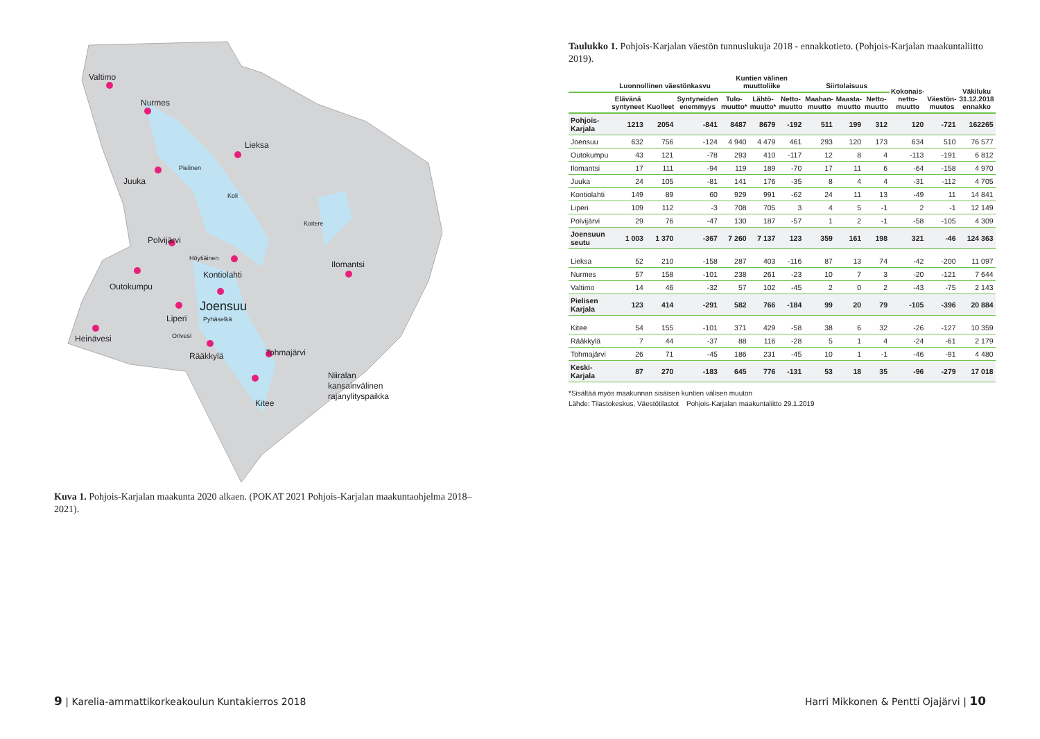Valtimo
Nurmes
Lieksa
Juuka
Pielinen
Koli
Koitere
Polvijärvi
Höytiäinen
Kontiolahti
Ilomantsi
Outokumpu
Joensuu
Liperi
Pyhäselkä
Heinävesi
Orivesi
Rääkkylä
Tohmajärvi
Kitee
Niiralan
kansainvälinen
rajanylityspaikka
Kuva 1. Pohjois-Karjalan maakunta 2020 alkaen. (POKAT 2021 Pohjois-Karjalan maakuntaohjelma 2018–2021).
Taulukko 1. Pohjois-Karjalan väestön tunnuslukuja 2018 - ennakkotieto. (Pohjois-Karjalan maakuntaliitto 2019).
| | Luonnollinen väestönkasvu | | | Kuntien välinen muuttoliike | | | Siirtolaisuus | | | Kokonais-netto-muutto | Väestön-muutos | Väkiluku 31.12.2018 ennakko |
| --- | --- | --- | --- | --- | --- | --- | --- | --- | --- | --- | --- | --- |
| | Elävänä syntyneet | Kuolleet | Syntyneiden enemmyys | Tulo-muutto* | Lähtö-muutto* | Netto-muutto | Maahan-muutto | Maasta-muutto | Netto-muutto | | | |
| Pohjois-Karjala | 1213 | 2054 | -841 | 8487 | 8679 | -192 | 511 | 199 | 312 | 120 | -721 | 162265 |
| Joensuu | 632 | 756 | -124 | 4 940 | 4 479 | 461 | 293 | 120 | 173 | 634 | 510 | 76 577 |
| Outokumpu | 43 | 121 | -78 | 293 | 410 | -117 | 12 | 8 | 4 | -113 | -191 | 6 812 |
| Ilomantsi | 17 | 111 | -94 | 119 | 189 | -70 | 17 | 11 | 6 | -64 | -158 | 4 970 |
| Juuka | 24 | 105 | -81 | 141 | 176 | -35 | 8 | 4 | 4 | -31 | -112 | 4 705 |
| Kontiolahti | 149 | 89 | 60 | 929 | 991 | -62 | 24 | 11 | 13 | -49 | 11 | 14 841 |
| Liperi | 109 | 112 | -3 | 708 | 705 | 3 | 4 | 5 | -1 | 2 | -1 | 12 149 |
| Polvijärvi | 29 | 76 | -47 | 130 | 187 | -57 | 1 | 2 | -1 | -58 | -105 | 4 309 |
| Joensuun seutu | 1 003 | 1 370 | -367 | 7 260 | 7 137 | 123 | 359 | 161 | 198 | 321 | -46 | 124 363 |
| Lieksa | 52 | 210 | -158 | 287 | 403 | -116 | 87 | 13 | 74 | -42 | -200 | 11 097 |
| Nurmes | 57 | 158 | -101 | 238 | 261 | -23 | 10 | 7 | 3 | -20 | -121 | 7 644 |
| Valtimo | 14 | 46 | -32 | 57 | 102 | -45 | 2 | 0 | 2 | -43 | -75 | 2 143 |
| Pielisen Karjala | 123 | 414 | -291 | 582 | 766 | -184 | 99 | 20 | 79 | -105 | -396 | 20 884 |
| Kitee | 54 | 155 | -101 | 371 | 429 | -58 | 38 | 6 | 32 | -26 | -127 | 10 359 |
| Rääkkylä | 7 | 44 | -37 | 88 | 116 | -28 | 5 | 1 | 4 | -24 | -61 | 2 179 |
| Tohmajärvi | 26 | 71 | -45 | 186 | 231 | -45 | 10 | 1 | -1 | -46 | -91 | 4 480 |
| Keski-Karjala | 87 | 270 | -183 | 645 | 776 | -131 | 53 | 18 | 35 | -96 | -279 | 17 018 |
*Sisältää myös maakunnan sisäisen kuntien välisen muuton
Lähde: Tilastokeskus, Väestötilastot Pohjois-Karjalan maakuntaliitto 29.1.2019
9 | Karelia-ammattikorkeakoulun Kuntakierros 2018
Harri Mikkonen & Pentti Ojajärvi | 10